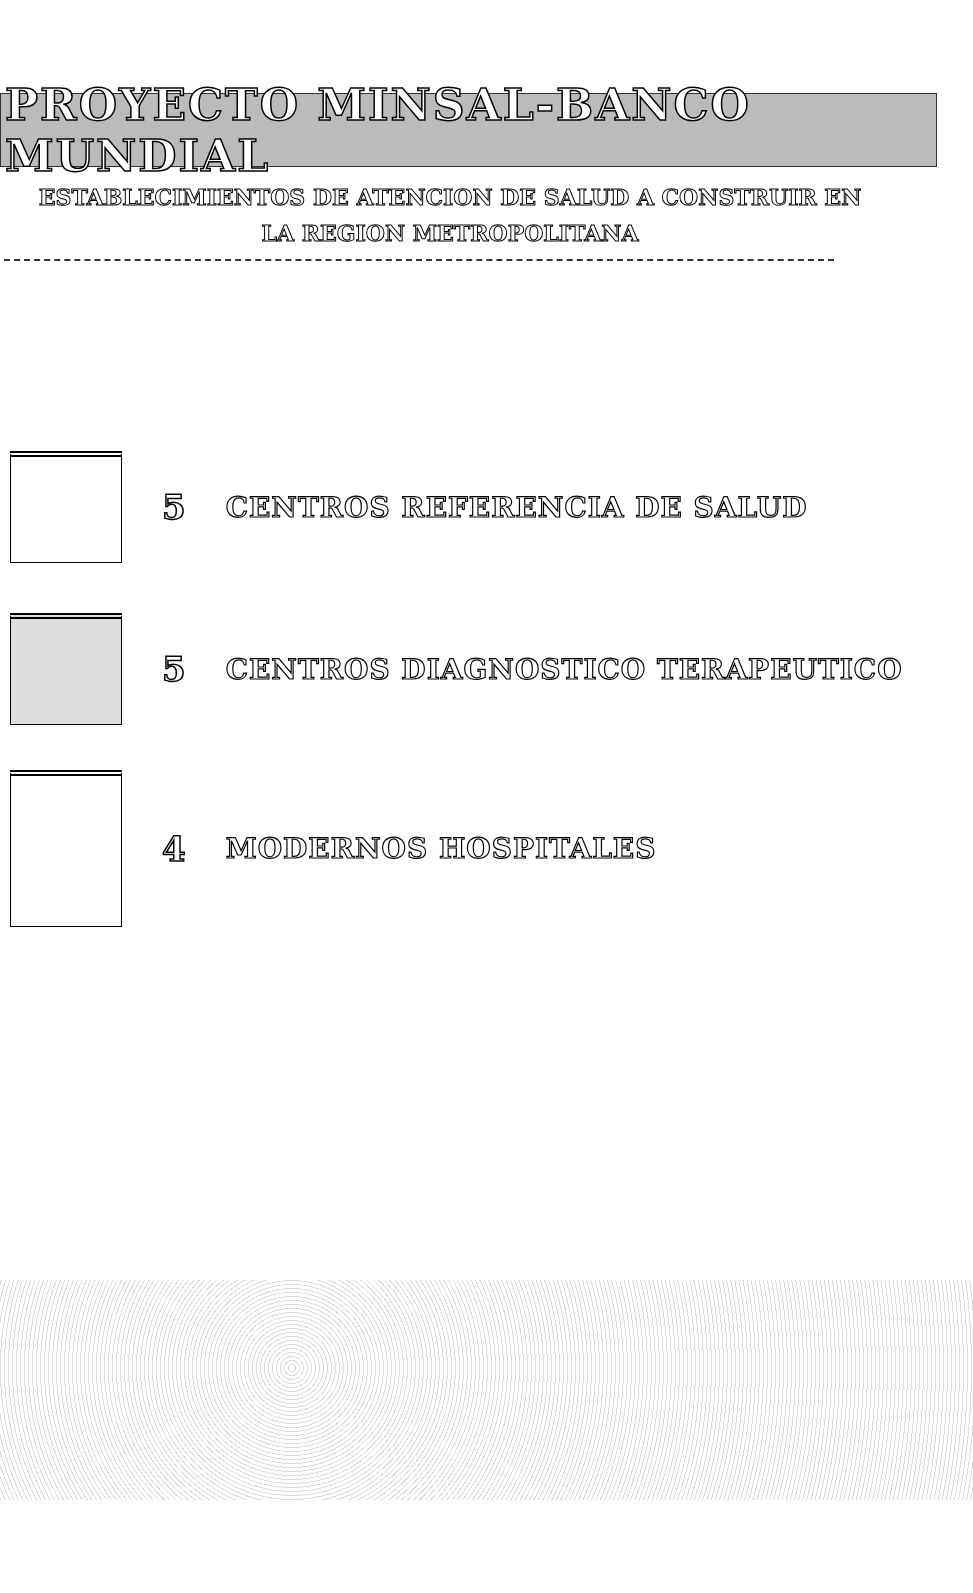PROYECTO MINSAL-BANCO MUNDIAL
ESTABLECIMIENTOS DE ATENCION DE SALUD A CONSTRUIR EN
LA REGION METROPOLITANA
5 CENTROS REFERENCIA DE SALUD
5 CENTROS DIAGNOSTICO TERAPEUTICO
4 MODERNOS HOSPITALES